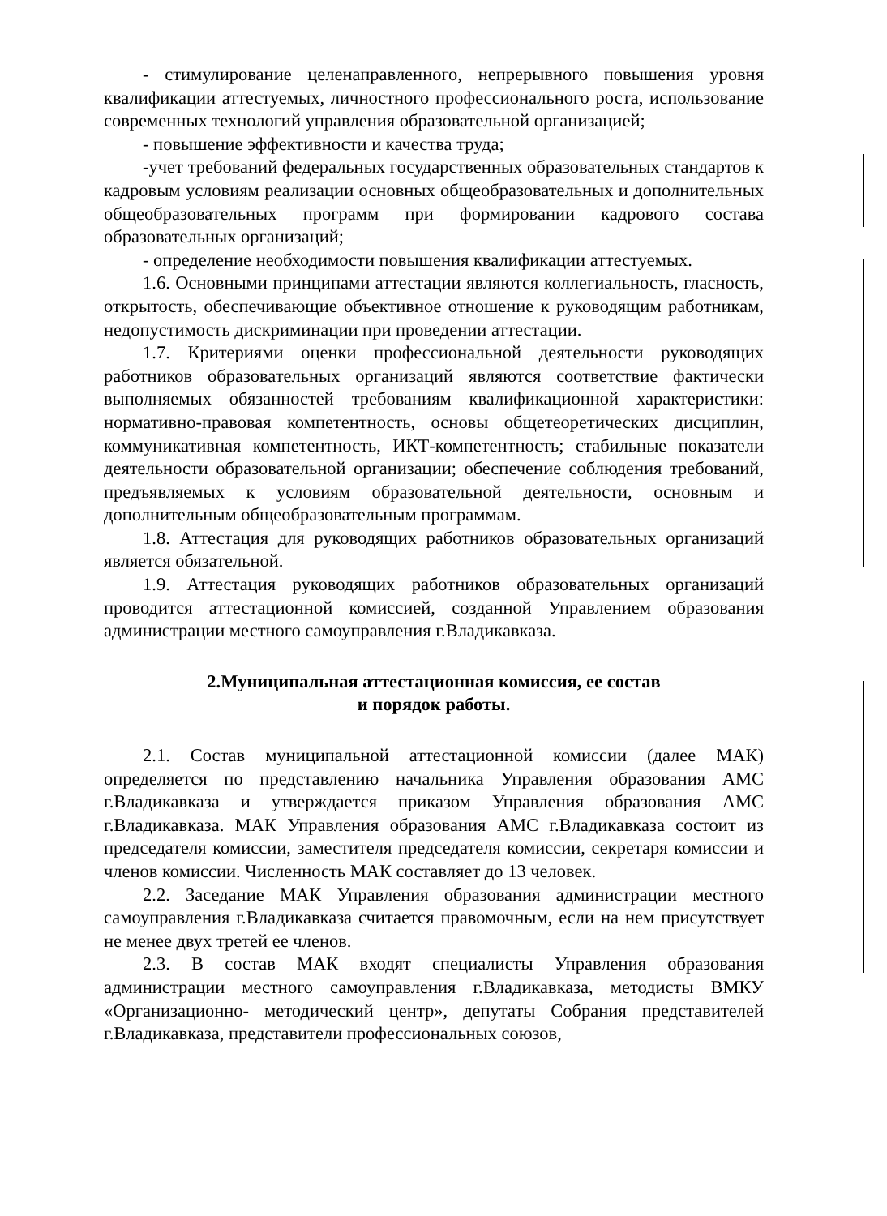- стимулирование целенаправленного, непрерывного повышения уровня квалификации аттестуемых, личностного профессионального роста, использование современных технологий управления образовательной организацией;
- повышение эффективности и качества труда;
-учет требований федеральных государственных образовательных стандартов к кадровым условиям реализации основных общеобразовательных и дополнительных общеобразовательных программ при формировании кадрового состава образовательных организаций;
- определение необходимости повышения квалификации аттестуемых.
1.6. Основными принципами аттестации являются коллегиальность, гласность, открытость, обеспечивающие объективное отношение к руководящим работникам, недопустимость дискриминации при проведении аттестации.
1.7. Критериями оценки профессиональной деятельности руководящих работников образовательных организаций являются соответствие фактически выполняемых обязанностей требованиям квалификационной характеристики: нормативно-правовая компетентность, основы общетеоретических дисциплин, коммуникативная компетентность, ИКТ-компетентность; стабильные показатели деятельности образовательной организации; обеспечение соблюдения требований, предъявляемых к условиям образовательной деятельности, основным и дополнительным общеобразовательным программам.
1.8. Аттестация для руководящих работников образовательных организаций является обязательной.
1.9. Аттестация руководящих работников образовательных организаций проводится аттестационной комиссией, созданной Управлением образования администрации местного самоуправления г.Владикавказа.
2.Муниципальная аттестационная комиссия, ее состав
и порядок работы.
2.1. Состав муниципальной аттестационной комиссии (далее МАК) определяется по представлению начальника Управления образования АМС г.Владикавказа и утверждается приказом Управления образования АМС г.Владикавказа. МАК Управления образования АМС г.Владикавказа состоит из председателя комиссии, заместителя председателя комиссии, секретаря комиссии и членов комиссии. Численность МАК составляет до 13 человек.
2.2. Заседание МАК Управления образования администрации местного самоуправления г.Владикавказа считается правомочным, если на нем присутствует не менее двух третей ее членов.
2.3. В состав МАК входят специалисты Управления образования администрации местного самоуправления г.Владикавказа, методисты ВМКУ «Организационно- методический центр», депутаты Собрания представителей г.Владикавказа, представители профессиональных союзов,